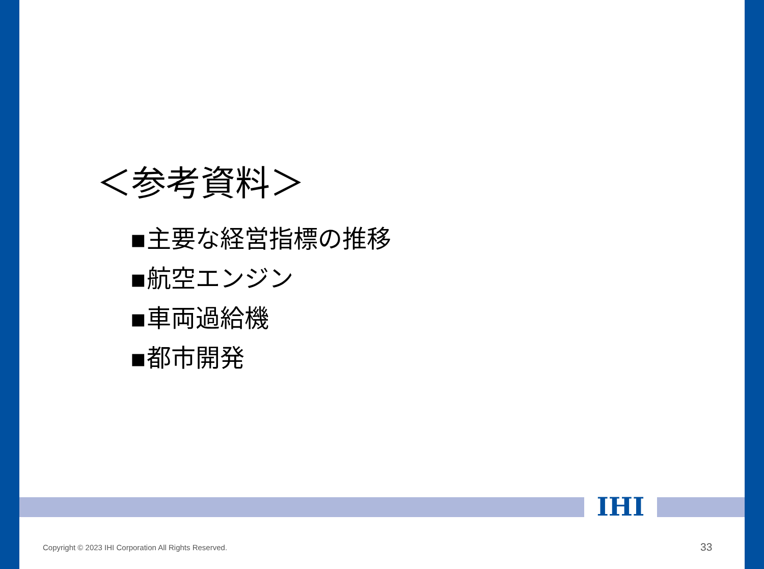＜参考資料＞
▪主要な経営指標の推移
▪航空エンジン
▪車両過給機
▪都市開発
IHI
Copyright © 2023 IHI Corporation All Rights Reserved.
33